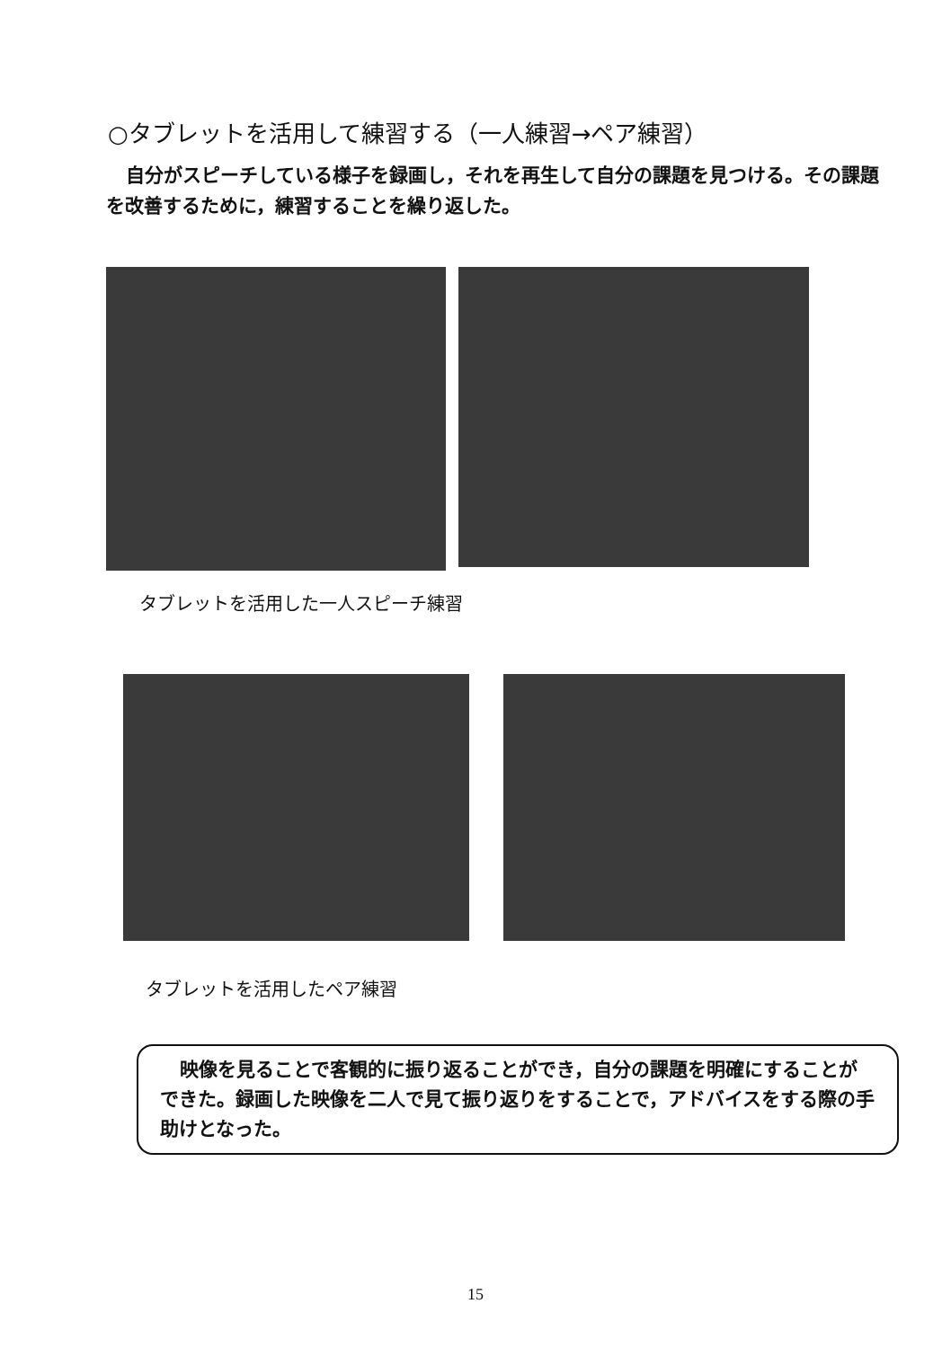○タブレットを活用して練習する（一人練習→ペア練習）
自分がスピーチしている様子を録画し，それを再生して自分の課題を見つける。その課題を改善するために，練習することを繰り返した。
タブレットを活用した一人スピーチ練習
タブレットを活用したペア練習
映像を見ることで客観的に振り返ることができ，自分の課題を明確にすることができた。録画した映像を二人で見て振り返りをすることで，アドバイスをする際の手助けとなった。
15